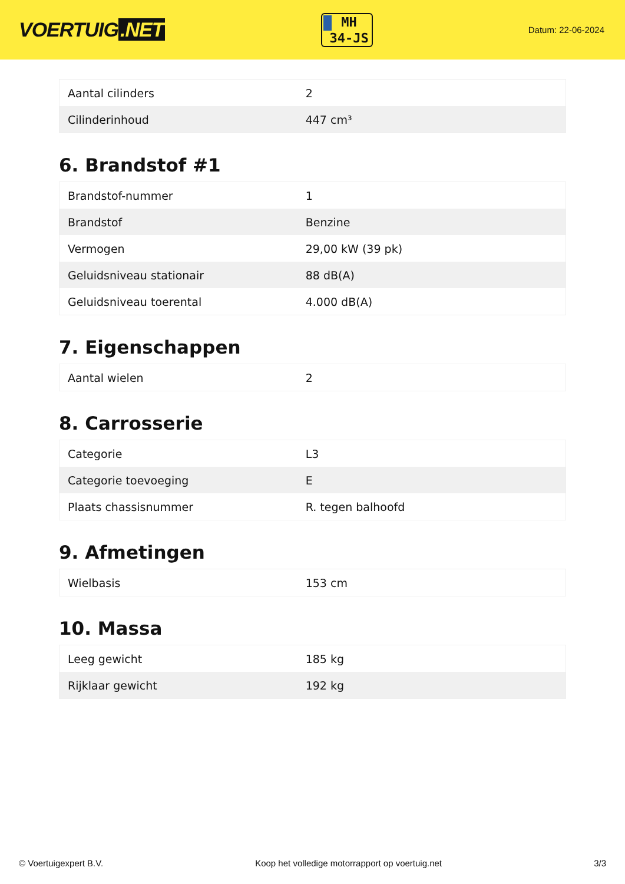VOERTUIG.NET
MH
34-JS
Datum: 22-06-2024
| Aantal cilinders | 2 |
| Cilinderinhoud | 447 cm³ |
6. Brandstof #1
| Brandstof-nummer | 1 |
| Brandstof | Benzine |
| Vermogen | 29,00 kW (39 pk) |
| Geluidsniveau stationair | 88 dB(A) |
| Geluidsniveau toerental | 4.000 dB(A) |
7. Eigenschappen
| Aantal wielen | 2 |
8. Carrosserie
| Categorie | L3 |
| Categorie toevoeging | E |
| Plaats chassisnummer | R. tegen balhoofd |
9. Afmetingen
| Wielbasis | 153 cm |
10. Massa
| Leeg gewicht | 185 kg |
| Rijklaar gewicht | 192 kg |
© Voertuigexpert B.V. Koop het volledige motorrapport op voertuig.net 3/3